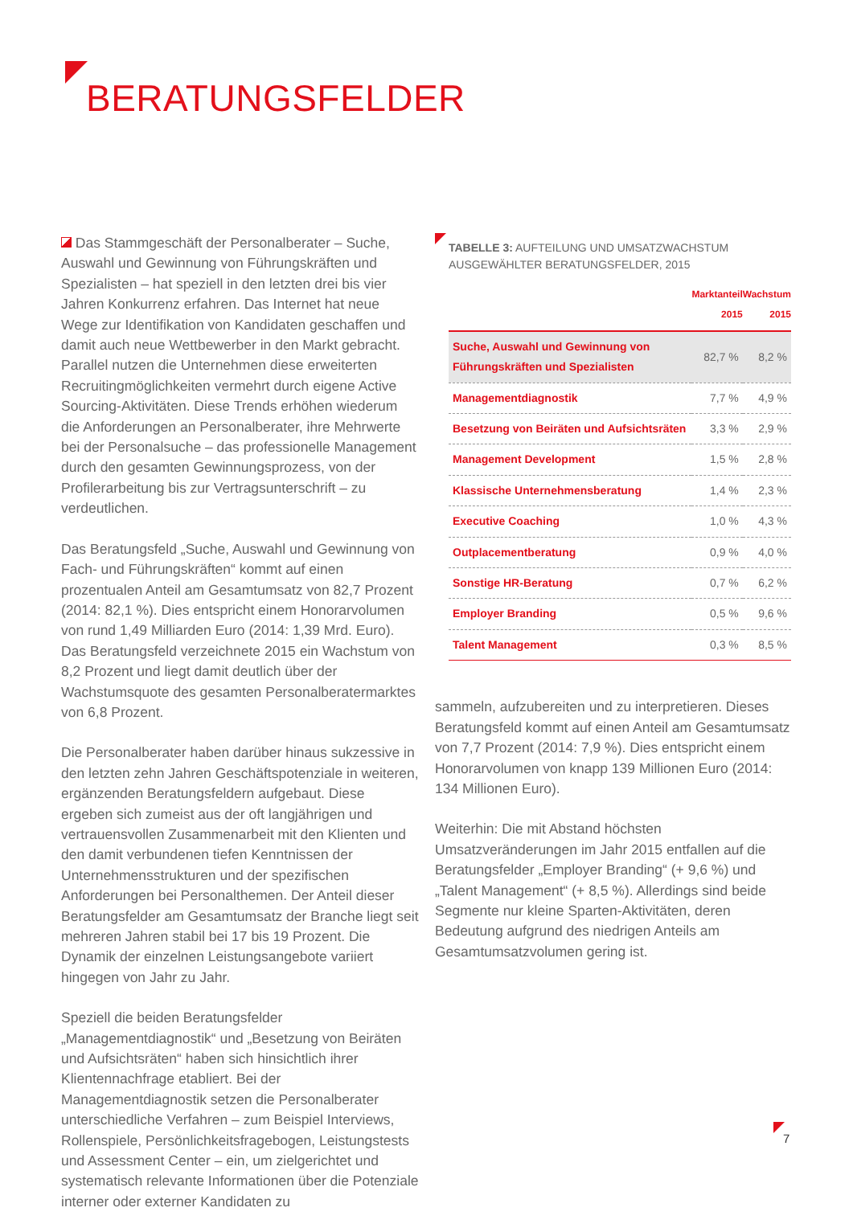BERATUNGSFELDER
Das Stammgeschäft der Personalberater – Suche, Auswahl und Gewinnung von Führungskräften und Spezialisten – hat speziell in den letzten drei bis vier Jahren Konkurrenz erfahren. Das Internet hat neue Wege zur Identifikation von Kandidaten geschaffen und damit auch neue Wettbewerber in den Markt gebracht. Parallel nutzen die Unternehmen diese erweiterten Recruitingmöglichkeiten vermehrt durch eigene Active Sourcing-Aktivitäten. Diese Trends erhöhen wiederum die Anforderungen an Personalberater, ihre Mehrwerte bei der Personalsuche – das professionelle Management durch den gesamten Gewinnungsprozess, von der Profilerarbeitung bis zur Vertragsunterschrift – zu verdeutlichen.
Das Beratungsfeld „Suche, Auswahl und Gewinnung von Fach- und Führungskräften“ kommt auf einen prozentualen Anteil am Gesamtumsatz von 82,7 Prozent (2014: 82,1 %). Dies entspricht einem Honorarvolumen von rund 1,49 Milliarden Euro (2014: 1,39 Mrd. Euro). Das Beratungsfeld verzeichnete 2015 ein Wachstum von 8,2 Prozent und liegt damit deutlich über der Wachstumsquote des gesamten Personalberatermarktes von 6,8 Prozent.
Die Personalberater haben darüber hinaus sukzessive in den letzten zehn Jahren Geschäftspotenziale in weiteren, ergänzenden Beratungsfeldern aufgebaut. Diese ergeben sich zumeist aus der oft langjährigen und vertrauensvollen Zusammenarbeit mit den Klienten und den damit verbundenen tiefen Kenntnissen der Unternehmensstrukturen und der spezifischen Anforderungen bei Personalthemen. Der Anteil dieser Beratungsfelder am Gesamtumsatz der Branche liegt seit mehreren Jahren stabil bei 17 bis 19 Prozent. Die Dynamik der einzelnen Leistungsangebote variiert hingegen von Jahr zu Jahr.
Speziell die beiden Beratungsfelder „Managementdiagnostik“ und „Besetzung von Beiräten und Aufsichtsräten“ haben sich hinsichtlich ihrer Klientennachfrage etabliert. Bei der Managementdiagnostik setzen die Personalberater unterschiedliche Verfahren – zum Beispiel Interviews, Rollenspiele, Persönlichkeitsfragebogen, Leistungstests und Assessment Center – ein, um zielgerichtet und systematisch relevante Informationen über die Potenziale interner oder externer Kandidaten zu
TABELLE 3: AUFTEILUNG UND UMSATZWACHSTUM AUSGEWÄHLTER BERATUNGSFELDER, 2015
| | Marktanteil 2015 | Wachstum 2015 |
| --- | --- | --- |
| Suche, Auswahl und Gewinnung von Führungskräften und Spezialisten | 82,7 % | 8,2 % |
| Managementdiagnostik | 7,7 % | 4,9 % |
| Besetzung von Beiräten und Aufsichtsräten | 3,3 % | 2,9 % |
| Management Development | 1,5 % | 2,8 % |
| Klassische Unternehmensberatung | 1,4 % | 2,3 % |
| Executive Coaching | 1,0 % | 4,3 % |
| Outplacementberatung | 0,9 % | 4,0 % |
| Sonstige HR-Beratung | 0,7 % | 6,2 % |
| Employer Branding | 0,5 % | 9,6 % |
| Talent Management | 0,3 % | 8,5 % |
sammeln, aufzubereiten und zu interpretieren. Dieses Beratungsfeld kommt auf einen Anteil am Gesamtumsatz von 7,7 Prozent (2014: 7,9 %). Dies entspricht einem Honorarvolumen von knapp 139 Millionen Euro (2014: 134 Millionen Euro).
Weiterhin: Die mit Abstand höchsten Umsatzveränderungen im Jahr 2015 entfallen auf die Beratungsfelder „Employer Branding“ (+ 9,6 %) und „Talent Management“ (+ 8,5 %). Allerdings sind beide Segmente nur kleine Sparten-Aktivitäten, deren Bedeutung aufgrund des niedrigen Anteils am Gesamtumsatzvolumen gering ist.
7